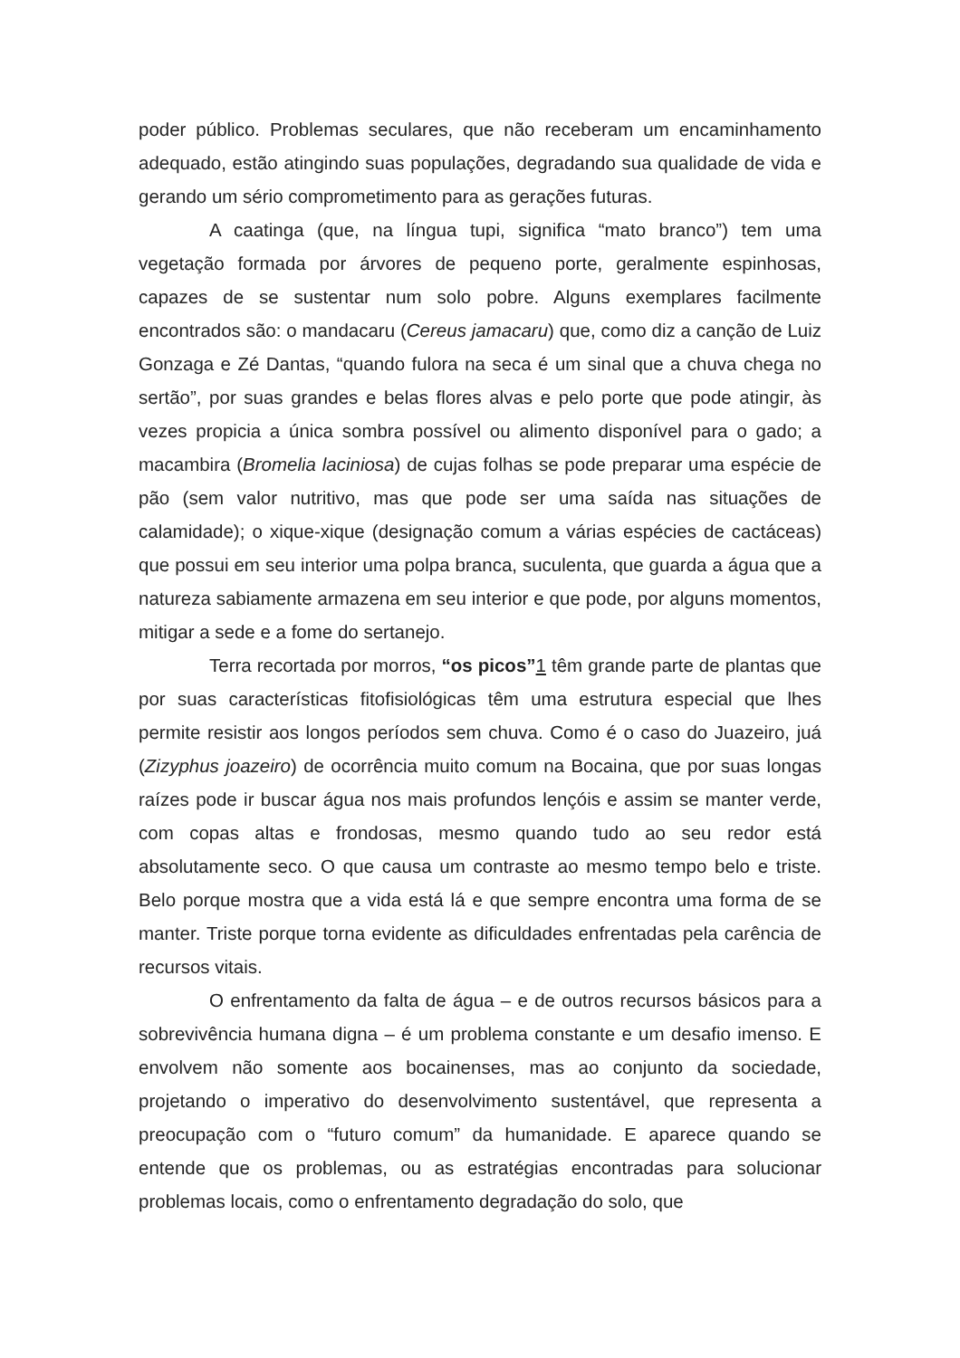poder público. Problemas seculares, que não receberam um encaminhamento adequado, estão atingindo suas populações, degradando sua qualidade de vida e gerando um sério comprometimento para as gerações futuras.
A caatinga (que, na língua tupi, significa “mato branco”) tem uma vegetação formada por árvores de pequeno porte, geralmente espinhosas, capazes de se sustentar num solo pobre. Alguns exemplares facilmente encontrados são: o mandacaru (Cereus jamacaru) que, como diz a canção de Luiz Gonzaga e Zé Dantas, “quando fulora na seca é um sinal que a chuva chega no sertão”, por suas grandes e belas flores alvas e pelo porte que pode atingir, às vezes propicia a única sombra possível ou alimento disponível para o gado; a macambira (Bromelia laciniosa) de cujas folhas se pode preparar uma espécie de pão (sem valor nutritivo, mas que pode ser uma saída nas situações de calamidade); o xique-xique (designação comum a várias espécies de cactáceas) que possui em seu interior uma polpa branca, suculenta, que guarda a água que a natureza sabiamente armazena em seu interior e que pode, por alguns momentos, mitigar a sede e a fome do sertanejo.
Terra recortada por morros, “os picos”1 têm grande parte de plantas que por suas características fitofisiológicas têm uma estrutura especial que lhes permite resistir aos longos períodos sem chuva. Como é o caso do Juazeiro, juá (Zizyphus joazeiro) de ocorrência muito comum na Bocaina, que por suas longas raízes pode ir buscar água nos mais profundos lençóis e assim se manter verde, com copas altas e frondosas, mesmo quando tudo ao seu redor está absolutamente seco. O que causa um contraste ao mesmo tempo belo e triste. Belo porque mostra que a vida está lá e que sempre encontra uma forma de se manter. Triste porque torna evidente as dificuldades enfrentadas pela carência de recursos vitais.
O enfrentamento da falta de água – e de outros recursos básicos para a sobrevivência humana digna – é um problema constante e um desafio imenso. E envolvem não somente aos bocainenses, mas ao conjunto da sociedade, projetando o imperativo do desenvolvimento sustentável, que representa a preocupação com o “futuro comum” da humanidade. E aparece quando se entende que os problemas, ou as estratégias encontradas para solucionar problemas locais, como o enfrentamento degradação do solo, que